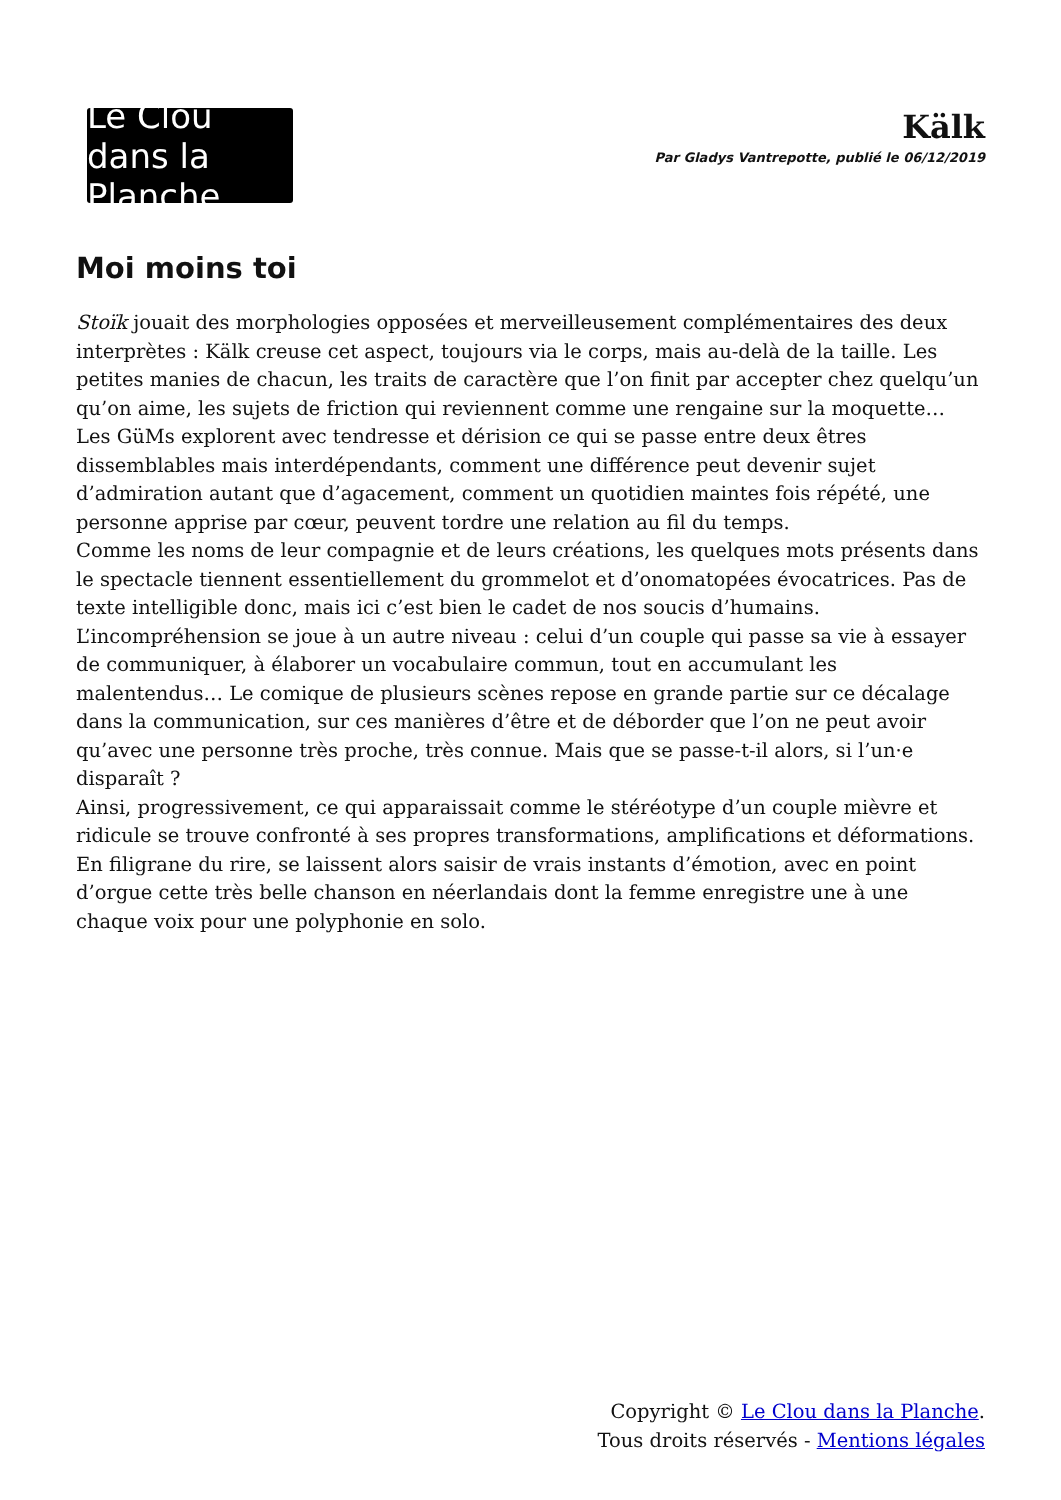Le Clou dans la Planche
Kälk
Par Gladys Vantrepotte, publié le 06/12/2019
Moi moins toi
Stoïk jouait des morphologies opposées et merveilleusement complémentaires des deux interprètes : Kälk creuse cet aspect, toujours via le corps, mais au-delà de la taille. Les petites manies de chacun, les traits de caractère que l’on finit par accepter chez quelqu’un qu’on aime, les sujets de friction qui reviennent comme une rengaine sur la moquette… Les GüMs explorent avec tendresse et dérision ce qui se passe entre deux êtres dissemblables mais interdépendants, comment une différence peut devenir sujet d’admiration autant que d’agacement, comment un quotidien maintes fois répété, une personne apprise par cœur, peuvent tordre une relation au fil du temps.
Comme les noms de leur compagnie et de leurs créations, les quelques mots présents dans le spectacle tiennent essentiellement du grommelot et d’onomatopées évocatrices. Pas de texte intelligible donc, mais ici c’est bien le cadet de nos soucis d’humains.
L’incompréhension se joue à un autre niveau : celui d’un couple qui passe sa vie à essayer de communiquer, à élaborer un vocabulaire commun, tout en accumulant les malentendus… Le comique de plusieurs scènes repose en grande partie sur ce décalage dans la communication, sur ces manières d’être et de déborder que l’on ne peut avoir qu’avec une personne très proche, très connue. Mais que se passe-t-il alors, si l’un·e disparaît ?
Ainsi, progressivement, ce qui apparaissait comme le stéréotype d’un couple mièvre et ridicule se trouve confronté à ses propres transformations, amplifications et déformations. En filigrane du rire, se laissent alors saisir de vrais instants d’émotion, avec en point d’orgue cette très belle chanson en néerlandais dont la femme enregistre une à une chaque voix pour une polyphonie en solo.
Copyright © Le Clou dans la Planche.
Tous droits réservés - Mentions légales